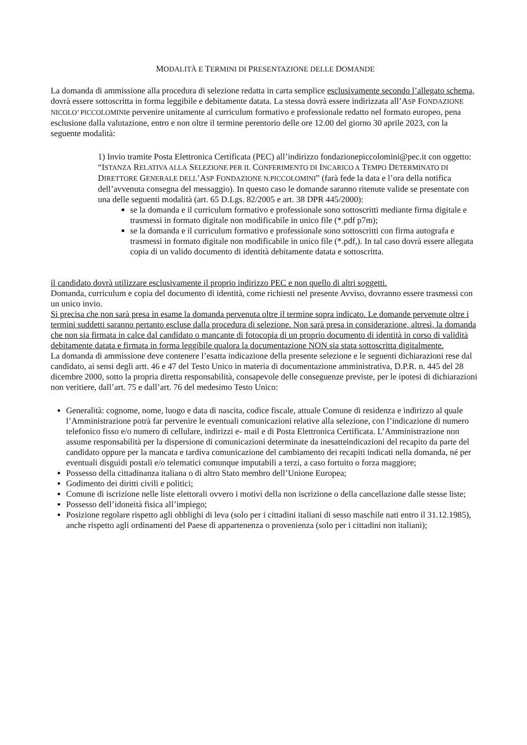MODALITÀ E TERMINI DI PRESENTAZIONE DELLE DOMANDE
La domanda di ammissione alla procedura di selezione redatta in carta semplice esclusivamente secondo l’allegato schema, dovrà essere sottoscritta in forma leggibile e debitamente datata. La stessa dovrà essere indirizzata all’ASP FONDAZIONE NICOLO’ PICCOLOMINIe pervenire unitamente al curriculum formativo e professionale redatto nel formato europeo, pena esclusione dalla valutazione, entro e non oltre il termine perentorio delle ore 12.00 del giorno 30 aprile 2023, con la seguente modalità:
1) Invio tramite Posta Elettronica Certificata (PEC) all’indirizzo fondazionepiccolomini@pec.it con oggetto: “ISTANZA RELATIVA ALLA SELEZIONE PER IL CONFERIMENTO DI INCARICO A TEMPO DETERMINATO DI DIRETTORE GENERALE DELL’ASP FONDAZIONE N.PICCOLOMINI” (farà fede la data e l’ora della notifica dell’avvenuta consegna del messaggio). In questo caso le domande saranno ritenute valide se presentate con una delle seguenti modalità (art. 65 D.Lgs. 82/2005 e art. 38 DPR 445/2000):
se la domanda e il curriculum formativo e professionale sono sottoscritti mediante firma digitale e trasmessi in formato digitale non modificabile in unico file (*.pdf p7m);
se la domanda e il curriculum formativo e professionale sono sottoscritti con firma autografa e trasmessi in formato digitale non modificabile in unico file (*.pdf,). In tal caso dovrà essere allegata copia di un valido documento di identità debitamente datata e sottoscritta.
il candidato dovrà utilizzare esclusivamente il proprio indirizzo PEC e non quello di altri soggetti.
Domanda, curriculum e copia del documento di identità, come richiesti nel presente Avviso, dovranno essere trasmessi con un unico invio.
Si precisa che non sarà presa in esame la domanda pervenuta oltre il termine sopra indicato. Le domande pervenute oltre i termini suddetti saranno pertanto escluse dalla procedura di selezione. Non sarà presa in considerazione, altresì, la domanda che non sia firmata in calce dal candidato o mancante di fotocopia di un proprio documento di identità in corso di validità debitamente datata e firmata in forma leggibile qualora la documentazione NON sia stata sottoscritta digitalmente.
La domanda di ammissione deve contenere l’esatta indicazione della presente selezione e le seguenti dichiarazioni rese dal candidato, ai sensi degli artt. 46 e 47 del Testo Unico in materia di documentazione amministrativa, D.P.R. n. 445 del 28 dicembre 2000, sotto la propria diretta responsabilità, consapevole delle conseguenze previste, per le ipotesi di dichiarazioni non veritiere, dall’art. 75 e dall’art. 76 del medesimo Testo Unico:
Generalità: cognome, nome, luogo e data di nascita, codice fiscale, attuale Comune di residenza e indirizzo al quale l’Amministrazione potrà far pervenire le eventuali comunicazioni relative alla selezione, con l’indicazione di numero telefonico fisso e/o numero di cellulare, indirizzi e- mail e di Posta Elettronica Certificata. L’Amministrazione non assume responsabilità per la dispersione di comunicazioni determinate da inesatteindicazioni del recapito da parte del candidato oppure per la mancata e tardiva comunicazione del cambiamento dei recapiti indicati nella domanda, né per eventuali disguidi postali e/o telematici comunque imputabili a terzi, a caso fortuito o forza maggiore;
Possesso della cittadinanza italiana o di altro Stato membro dell’Unione Europea;
Godimento dei diritti civili e politici;
Comune di iscrizione nelle liste elettorali ovvero i motivi della non iscrizione o della cancellazione dalle stesse liste;
Possesso dell’idoneità fisica all’impiego;
Posizione regolare rispetto agli obblighi di leva (solo per i cittadini italiani di sesso maschile nati entro il 31.12.1985), anche rispetto agli ordinamenti del Paese di appartenenza o provenienza (solo per i cittadini non italiani);